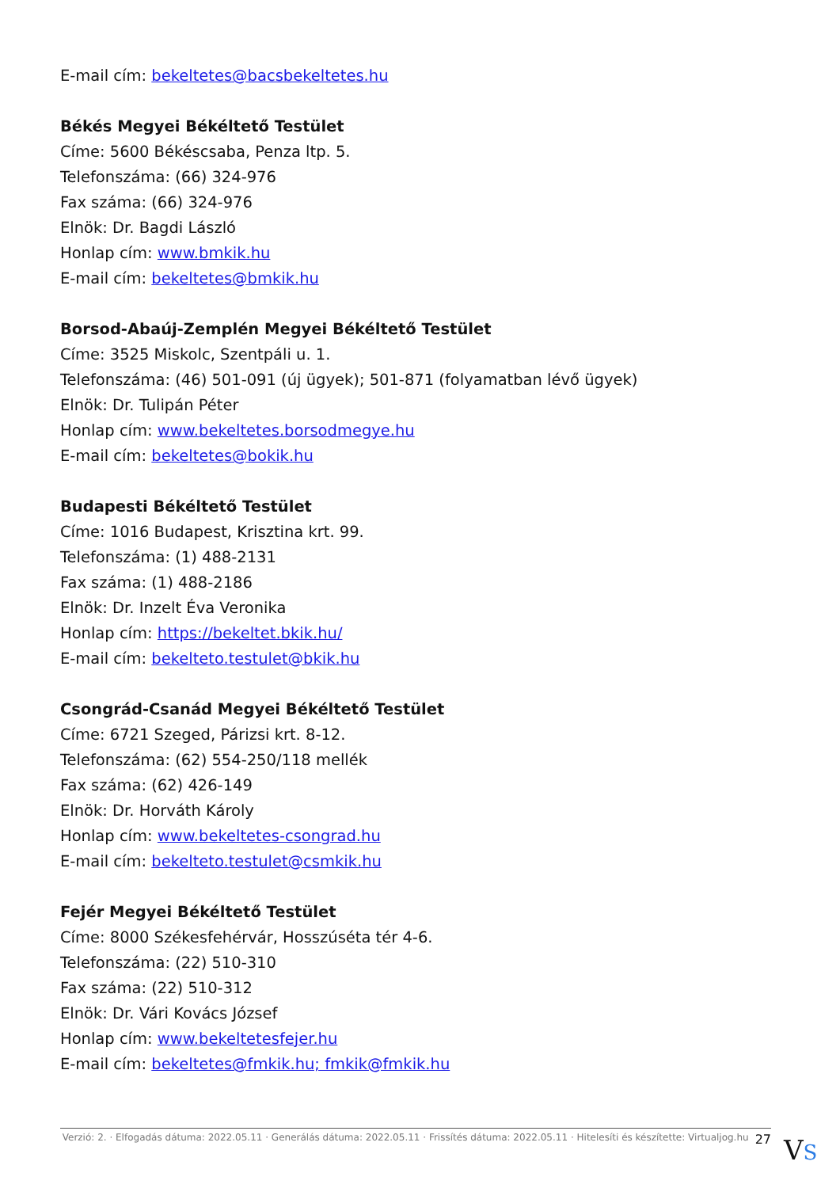E-mail cím: bekeltetes@bacsbekeltetes.hu
Békés Megyei Békéltető Testület
Címe: 5600 Békéscsaba, Penza ltp. 5.
Telefonszáma: (66) 324-976
Fax száma: (66) 324-976
Elnök: Dr. Bagdi László
Honlap cím: www.bmkik.hu
E-mail cím: bekeltetes@bmkik.hu
Borsod-Abaúj-Zemplén Megyei Békéltető Testület
Címe: 3525 Miskolc, Szentpáli u. 1.
Telefonszáma: (46) 501-091 (új ügyek); 501-871 (folyamatban lévő ügyek)
Elnök: Dr. Tulipán Péter
Honlap cím: www.bekeltetes.borsodmegye.hu
E-mail cím: bekeltetes@bokik.hu
Budapesti Békéltető Testület
Címe: 1016 Budapest, Krisztina krt. 99.
Telefonszáma: (1) 488-2131
Fax száma: (1) 488-2186
Elnök: Dr. Inzelt Éva Veronika
Honlap cím: https://bekeltet.bkik.hu/
E-mail cím: bekelteto.testulet@bkik.hu
Csongrád-Csanád Megyei Békéltető Testület
Címe: 6721 Szeged, Párizsi krt. 8-12.
Telefonszáma: (62) 554-250/118 mellék
Fax száma: (62) 426-149
Elnök: Dr. Horváth Károly
Honlap cím: www.bekeltetes-csongrad.hu
E-mail cím: bekelteto.testulet@csmkik.hu
Fejér Megyei Békéltető Testület
Címe: 8000 Székesfehérvár, Hosszúséta tér 4-6.
Telefonszáma: (22) 510-310
Fax száma: (22) 510-312
Elnök: Dr. Vári Kovács József
Honlap cím: www.bekeltetesfejer.hu
E-mail cím: bekeltetes@fmkik.hu; fmkik@fmkik.hu
Verzió: 2. · Elfogadás dátuma: 2022.05.11 · Generálás dátuma: 2022.05.11 · Frissítés dátuma: 2022.05.11 · Hitelesíti és készítette: Virtualjog.hu 27
VS